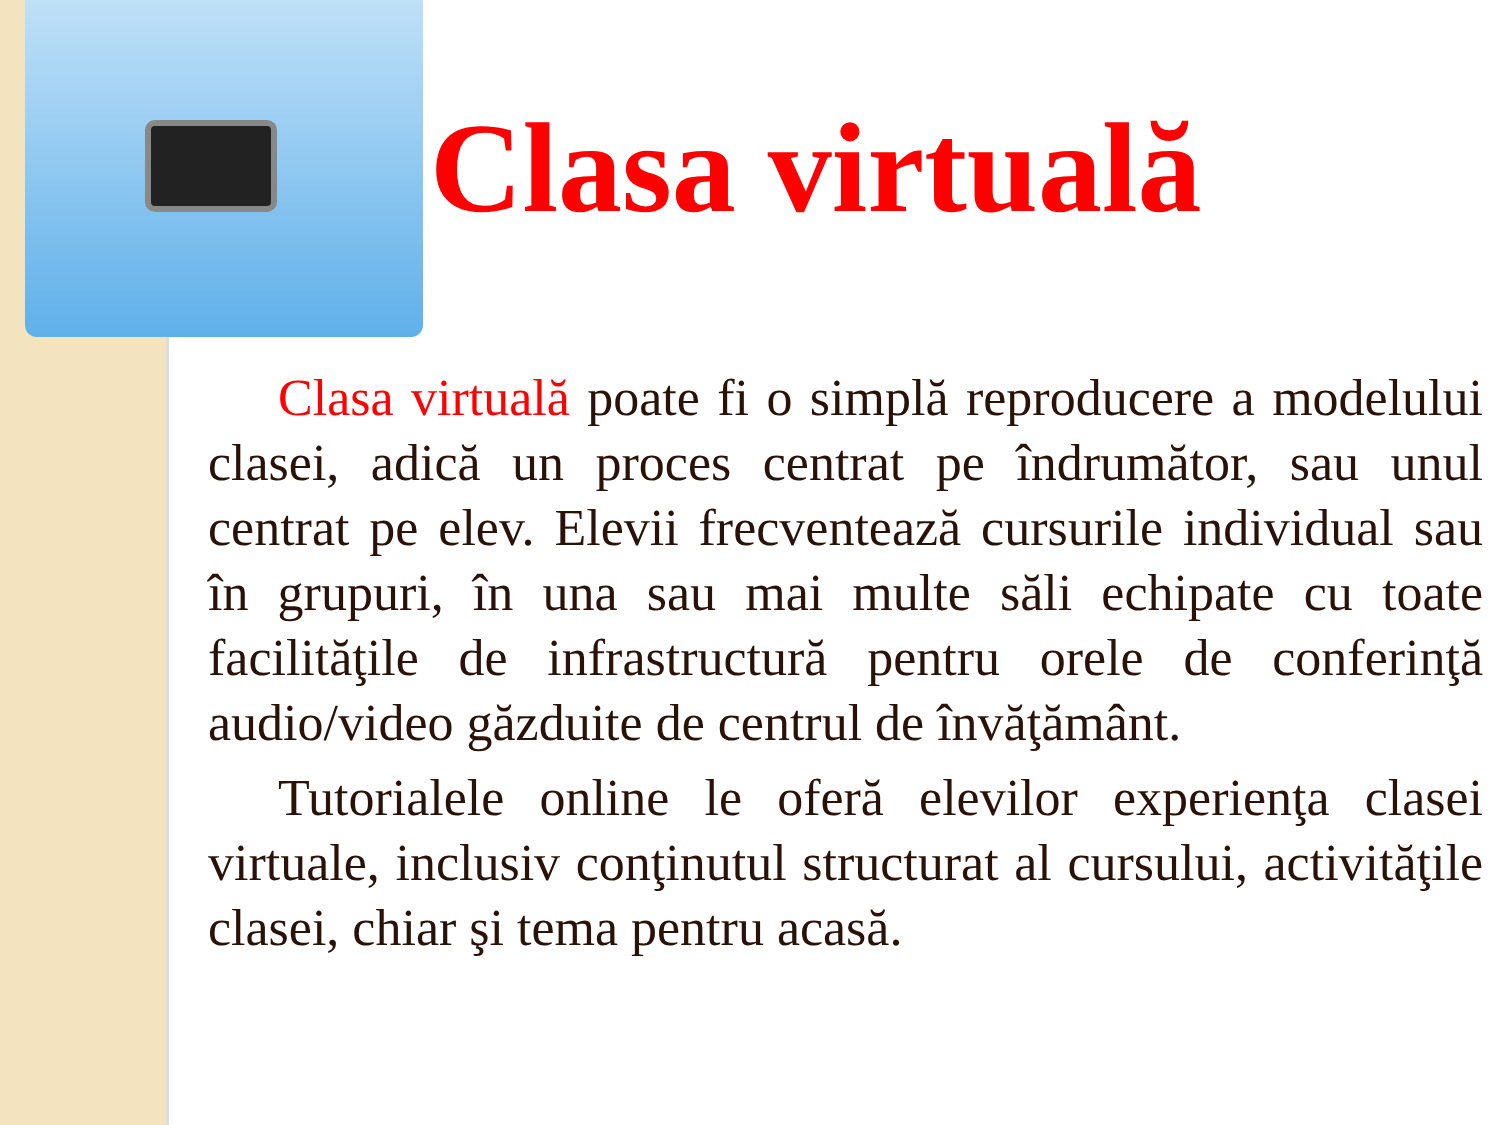Clasa virtuală
Clasa virtuală poate fi o simplă reproducere a modelului clasei, adică un proces centrat pe îndrumător, sau unul centrat pe elev. Elevii frecventează cursurile individual sau în grupuri, în una sau mai multe săli echipate cu toate facilităţile de infrastructură pentru orele de conferinţă audio/video găzduite de centrul de învăţământ.
Tutorialele online le oferă elevilor experienţa clasei virtuale, inclusiv conţinutul structurat al cursului, activităţile clasei, chiar şi tema pentru acasă.